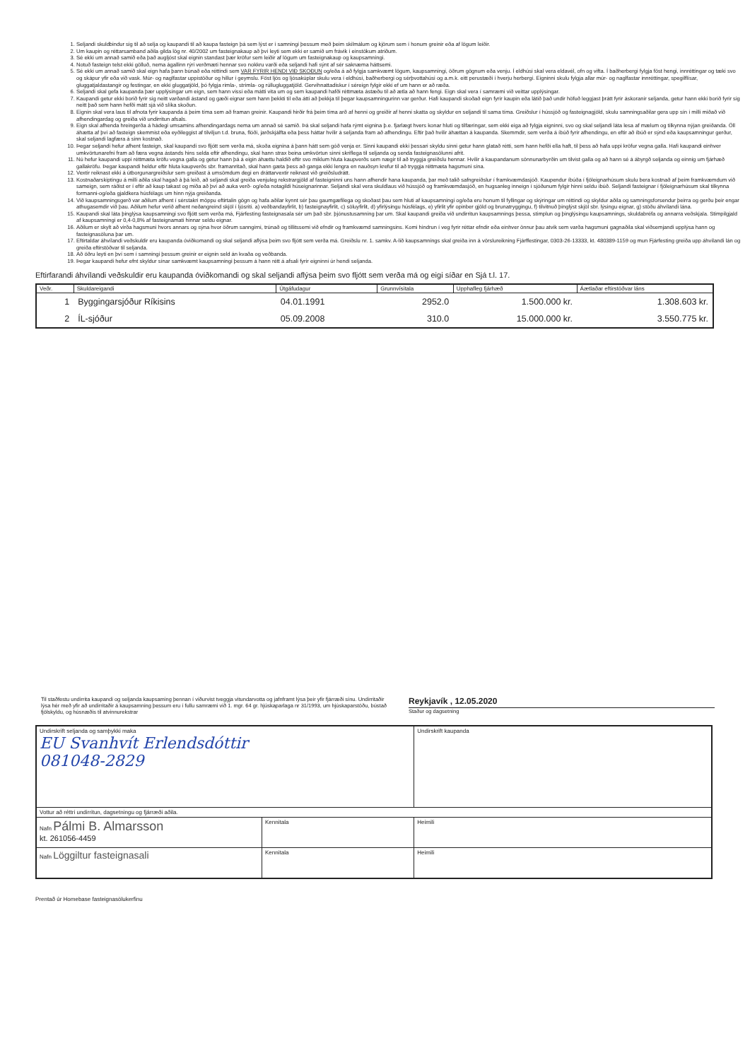1. Seljandi skuldbindur sig til að selja og kaupandi til að kaupa fasteign þá sem lýst er í samningi þessum með þeim skilmálum og kjörum sem í honum greinir eða af lögum leiðir.
2. Um kaupin og réttarsamband aðila gilda lög nr. 40/2002 um fasteignakaup að því leyti sem ekki er samið um frávik í einstökum atriðum.
3. Sé ekki um annað samið eða það augljóst skal eignin standast þær kröfur sem leiðir af lögum um fasteignakaup og kaupsamningi.
4. Notuð fasteign telst ekki gölluð, nema ágallinn rýri verðmæti hennar svo nokkru varði eða seljandi hafi sýnt af sér saknæma háttsemi.
5. Sé ekki um annað samið skal eign hafa þann búnað eða réttindi sem VAR FYRIR HENDI VIÐ SKOÐUN og/eða á að fylgja samkvæmt lögum, kaupsamningi, öðrum gögnum eða venju. Í eldhúsi skal vera eldavél, ofn og vifta. Í baðherbergi fylgja föst hengi, innréttingar og tæki svo og skápur yfir eða við vask. Múr- og naglfastar uppistöður og hillur í geymslu. Föst ljós og ljósakúplar skulu vera í eldhúsi, baðherbergi og sérþvottahúsi og a.m.k. eitt perustæði í hverju herbergi. Eigninni skulu fylgja allar múr- og naglfastar innréttingar, spegilflísar, gluggatjaldastangir og festingar, en ekki gluggatjöld, þó fylgja rimla-, strimla- og rúllugluggatjöld. Gervihnattadiskur í séreign fylgir ekki ef um hann er að ræða.
6. Seljandi skal gefa kaupanda þær upplýsingar um eign, sem hann vissi eða mátti vita um og sem kaupandi hafði réttmæta ástæðu til að ætla að hann fengi. Eign skal vera í samræmi við veittar upplýsingar.
7. Kaupandi getur ekki borið fyrir sig neitt varðandi ástand og gæði eignar sem hann þekkti til eða átti að þekkja til þegar kaupsamningurinn var gerður. Hafi kaupandi skoðað eign fyrir kaupin eða látið það undir höfuð leggjast þrátt fyrir áskoranir seljanda, getur hann ekki borið fyrir sig neitt það sem hann hefði mátt sjá við slíka skoðun.
8. Eignin skal vera laus til afnota fyrir kaupanda á þeim tíma sem að framan greinir. Kaupandi hirðir frá þeim tíma arð af henni og greiðir af henni skatta og skyldur en seljandi til sama tíma. Greiðslur í hússjóð og fasteignagjöld, skulu samningsaðilar gera upp sín í milli miðað við afhendingardag og greiða við undirritun afsals.
9. Eign skal afhenda hreingerða á hádegi umsamins afhendingardags nema um annað sé samið. Þá skal seljandi hafa rýmt eignina þ.e. fjarlægt hvers konar hluti og tilfæringar, sem ekki eiga að fylgja eigninni, svo og skal seljandi láta lesa af mælum og tilkynna nýjan greiðanda. Öll áhætta af því að fasteign skemmist eða eyðileggist af tilviljun t.d. bruna, flóði, jarðskjálfta eða þess háttar hvílir á seljanda fram að afhendingu. Eftir það hvílir áhættan á kaupanda. Skemmdir, sem verða á íbúð fyrir afhendingu, en eftir að íbúð er sýnd eða kaupsamningur gerður, skal seljandi lagfæra á sinn kostnað.
10. Þegar seljandi hefur afhent fasteign, skal kaupandi svo fljótt sem verða má, skoða eignina á þann hátt sem góð venja er. Sinni kaupandi ekki þessari skyldu sinni getur hann glatað rétti, sem hann hefði ella haft, til þess að hafa uppi kröfur vegna galla. Hafi kaupandi einhver umkvörtunarefni fram að færa vegna ástands hins selda eftir afhendingu, skal hann strax beina umkvörtun sinni skriflega til seljanda og senda fasteignasölunni afrit.
11. Nú hefur kaupandi uppi réttmæta kröfu vegna galla og getur hann þá á eigin áhættu haldið eftir svo miklum hluta kaupverðs sem nægir til að tryggja greiðslu hennar. Hvílir á kaupandanum sönnunarbyrðin um tilvist galla og að hann sé á ábyrgð seljanda og einnig um fjárhæð gallakröfu. Þegar kaupandi heldur eftir hluta kaupverðs sbr. framanritað, skal hann gæta þess að ganga ekki lengra en nauðsyn krefur til að tryggja réttmæta hagsmuni sína.
12. Vextir reiknast ekki á útborgunargreiðslur sem greiðast á umsömdum degi en dráttarvextir reiknast við greiðsludrátt.
13. Kostnaðarskiptingu á milli aðila skal hagað á þá leið, að seljandi skal greiða venjuleg rekstrargjöld af fasteigninni uns hann afhendir hana kaupanda, þar með talið safngreiðslur í framkvæmdasjóð. Kaupendur íbúða í fjöleignarhúsum skulu bera kostnað af þeim framkvæmdum við sameign, sem ráðist er í eftir að kaup takast og miða að því að auka verð- og/eða notagildi húseignarinnar. Seljandi skal vera skuldlaus við hússjóð og framkvæmdasjóð, en hugsanleg inneign í sjóðunum fylgir hinni seldu íbúð. Seljandi fasteignar í fjöleignarhúsum skal tilkynna formanni-og/eða gjaldkera húsfélags um hinn nýja greiðanda.
14. Við kaupsamningsgerð var aðilum afhent í sérstakri möppu eftirtalin gögn og hafa aðilar kynnt sér þau gaumgæfilega og skoðast þau sem hluti af kaupsamningi og/eða eru honum til fyllingar og skýringar um réttindi og skyldur aðila og samningsforsendur þeirra og gerðu þeir engar athugasemdir við þau. Aðilum hefur verið afhent neðangreind skjöl í ljósriti. a) veðbandayfirlit, b) fasteignayfirlit, c) söluyfirlit, d) yfirlýsingu húsfélags, e) yfirlit yfir opinber gjöld og brunatryggingu, f) tilvitnuð þinglýst skjöl sbr. lýsingu eignar, g) stöðu áhvílandi lána.
15. Kaupandi skal láta þinglýsa kaupsamningi svo fljótt sem verða má, Fjárfesting fasteignasala sér um það sbr. þjónustusamning þar um. Skal kaupandi greiða við undirritun kaupsamnings þessa, stimplun og þinglýsingu kaupsamnings, skuldabréfa og annarra veðskjala. Stimpilgjald af kaupsamningi er 0,4-0,8% af fasteignamati hinnar seldu eignar.
16. Aðilum er skylt að virða hagsmuni hvors annars og sýna hvor öðrum sanngirni, trúnað og tillitssemi við efndir og framkvæmd samningsins. Komi hindrun í veg fyrir réttar efndir eða einhver önnur þau atvik sem varða hagsmuni gagnaðila skal viðsemjandi upplýsa hann og fasteignasöluna þar um.
17. Eftirtaldar áhvílandi veðskuldir eru kaupanda óviðkomandi og skal seljandi aflýsa þeim svo fljótt sem verða má. Greiðslu nr. 1. samkv. A-lið kaupsamnings skal greiða inn á vörslureikning Fjárffestingar, 0303-26-13333, kt. 480389-1159 og mun Fjárfesting greiða upp áhvílandi lán og greiða eftirstöðvar til seljanda.
18. Að öðru leyti en því sem í samningi þessum greinir er eignin seld án kvaða og veðbanda.
19. Þegar kaupandi hefur efnt skyldur sínar samkvæmt kaupsamningi þessum á hann rétt á afsali fyrir eigninni úr hendi seljanda.
Eftirfarandi áhvílandi veðskuldir eru kaupanda óviðkomandi og skal seljandi aflýsa þeim svo fljótt sem verða má og eigi síðar en Sjá t.l. 17.
| Veðr. | Skuldareigandi | Útgáfudagur | Grunnvísitala | Upphafleg fjárhæð | Áætlaðar eftirstöðvar láns |
| --- | --- | --- | --- | --- | --- |
| 1 | Byggingarsjóður Ríkisins | 04.01.1991 | 2952.0 | 1.500.000 kr. | 1.308.603 kr. |
| 2 | ÍL-sjóður | 05.09.2008 | 310.0 | 15.000.000 kr. | 3.550.775 kr. |
Til staðfestu undirrita kaupandi og seljanda kaupsaming þennan í viðurvist tveggja vitundarvotta og jafnframt lýsa þeir yfir fjárræði sínu. Undirritaðir lýsa hér með yfir að undirritaðir á kaupsamning þessum eru í fullu samræmi við 1. mgr. 64 gr. hjúskaparlaga nr 31/1993, um hjúskaparstöðu, bústað fjölskyldu, og húsnæðis til atvinnurekstrar
Reykjavík , 12.05.2020
Staður og dagsetning
| Undirskrift seljanda og samþykki maka EU Svanhvít Erlendsdóttir 081048-2829 | | Undirskrift kaupanda |
| Vottur að réttri undirritun, dagsetningu og fjárræði aðila. | | |
| Nafn Pálmi B. Almarsson kt. 261056-4459 | Kennitala | Heimili |
| Nafn Löggiltur fasteignasali | Kennitala | Heimili |
Prentað úr Homebase fasteignasölukerfinu